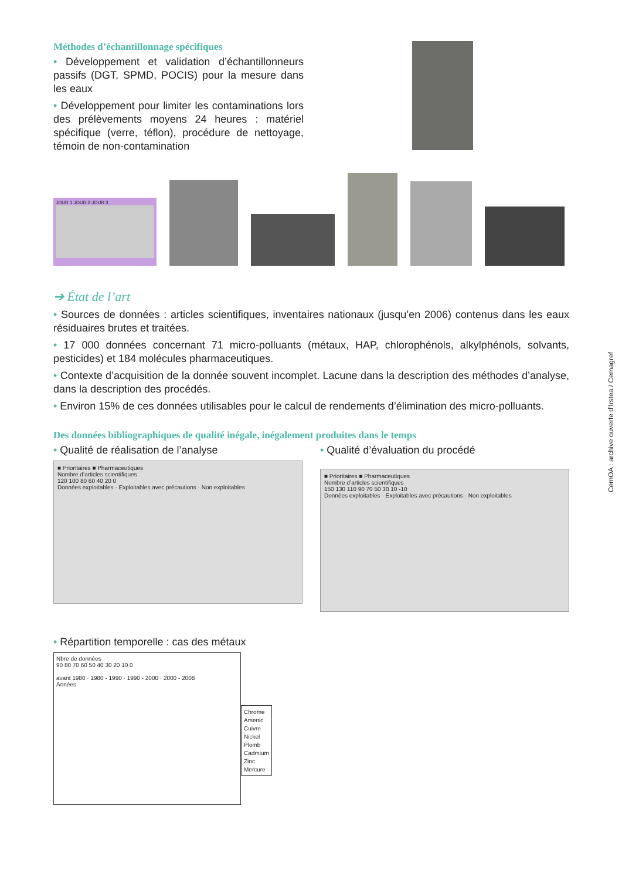Méthodes d’échantillonnage spécifiques
• Développement et validation d’échantillonneurs passifs (DGT, SPMD, POCIS) pour la mesure dans les eaux
• Développement pour limiter les contaminations lors des prélèvements moyens 24 heures : matériel spécifique (verre, téflon), procédure de nettoyage, témoin de non-contamination
JOUR 1 JOUR 2 JOUR 3
➔ État de l’art
• Sources de données : articles scientifiques, inventaires nationaux (jusqu’en 2006) contenus dans les eaux résiduaires brutes et traitées.
• 17 000 données concernant 71 micro-polluants (métaux, HAP, chlorophénols, alkylphénols, solvants, pesticides) et 184 molécules pharmaceutiques.
• Contexte d’acquisition de la donnée souvent incomplet. Lacune dans la description des méthodes d’analyse, dans la description des procédés.
• Environ 15% de ces données utilisables pour le calcul de rendements d’élimination des micro-polluants.
Des données bibliographiques de qualité inégale, inégalement produites dans le temps
• Qualité de réalisation de l’analyse
■ Prioritaires ■ Pharmaceutiques
Nombre d’articles scientifiques
120 100 80 60 40 20 0
Données exploitables · Exploitables avec précautions · Non exploitables
• Qualité d’évaluation du procédé
■ Prioritaires ■ Pharmaceutiques
Nombre d’articles scientifiques
150 130 110 90 70 50 30 10 -10
Données exploitables · Exploitables avec précautions · Non exploitables
• Répartition temporelle : cas des métaux
Nbre de données
90 80 70 60 50 40 30 20 10 0
avant 1980 · 1980 - 1990 · 1990 - 2000 · 2000 - 2008
Années
Chrome
Arsenic
Cuivre
Nickel
Plomb
Cadmium
Zinc
Mercure
CemOA : archive ouverte d'Irstea / Cemagref